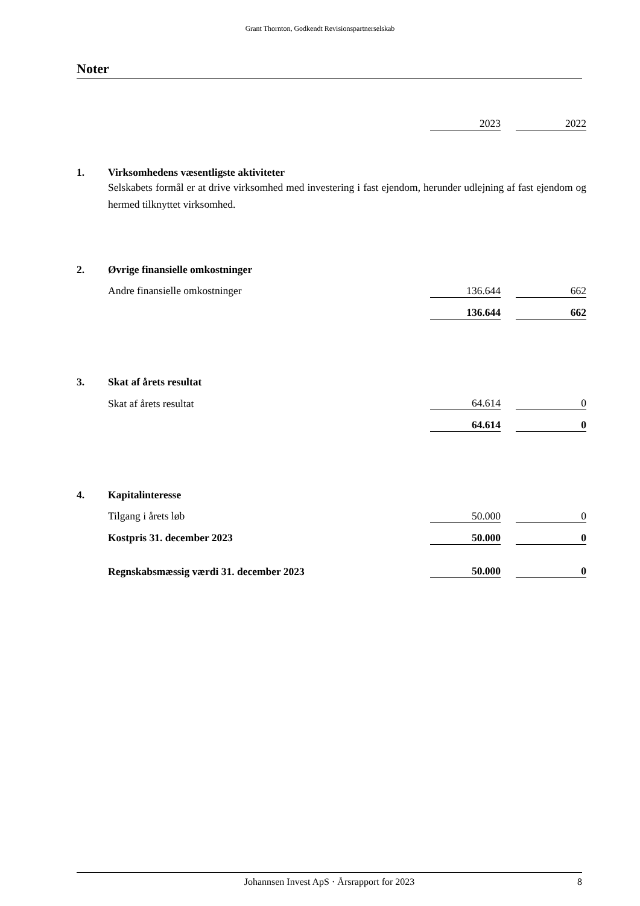Grant Thornton, Godkendt Revisionspartnerselskab
Noter
| | | 2023 | | 2022 |
| 1. | Virksomhedens væsentligste aktiviteter | | | |
| | Selskabets formål er at drive virksomhed med investering i fast ejendom, herunder udlejning af fast ejendom og hermed tilknyttet virksomhed. | | | |
| 2. | Øvrige finansielle omkostninger | | | |
| | Andre finansielle omkostninger | 136.644 | | 662 |
| | | 136.644 | | 662 |
| 3. | Skat af årets resultat | | | |
| | Skat af årets resultat | 64.614 | | 0 |
| | | 64.614 | | 0 |
| 4. | Kapitalinteresse | | | |
| | Tilgang i årets løb | 50.000 | | 0 |
| | Kostpris 31. december 2023 | 50.000 | | 0 |
| | Regnskabsmæssig værdi 31. december 2023 | 50.000 | | 0 |
Johannsen Invest ApS · Årsrapport for 2023 8